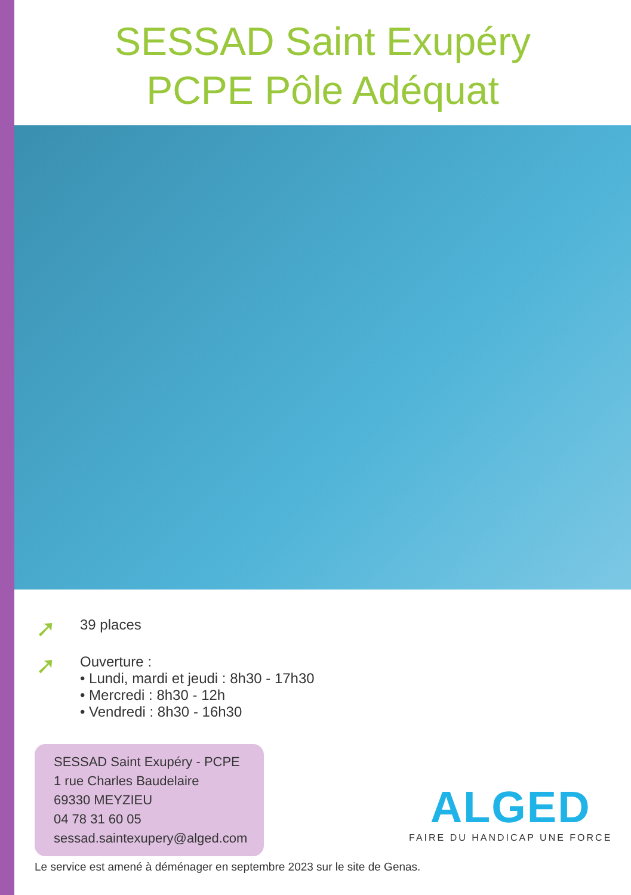SESSAD Saint Exupéry
PCPE Pôle Adéquat
➚
39 places
➚
Ouverture :
• Lundi, mardi et jeudi : 8h30 - 17h30
• Mercredi : 8h30 - 12h
• Vendredi : 8h30 - 16h30
SESSAD Saint Exupéry - PCPE
1 rue Charles Baudelaire
69330 MEYZIEU
04 78 31 60 05
sessad.saintexupery@alged.com
ALGED
FAIRE DU HANDICAP UNE FORCE
Le service est amené à déménager en septembre 2023 sur le site de Genas.